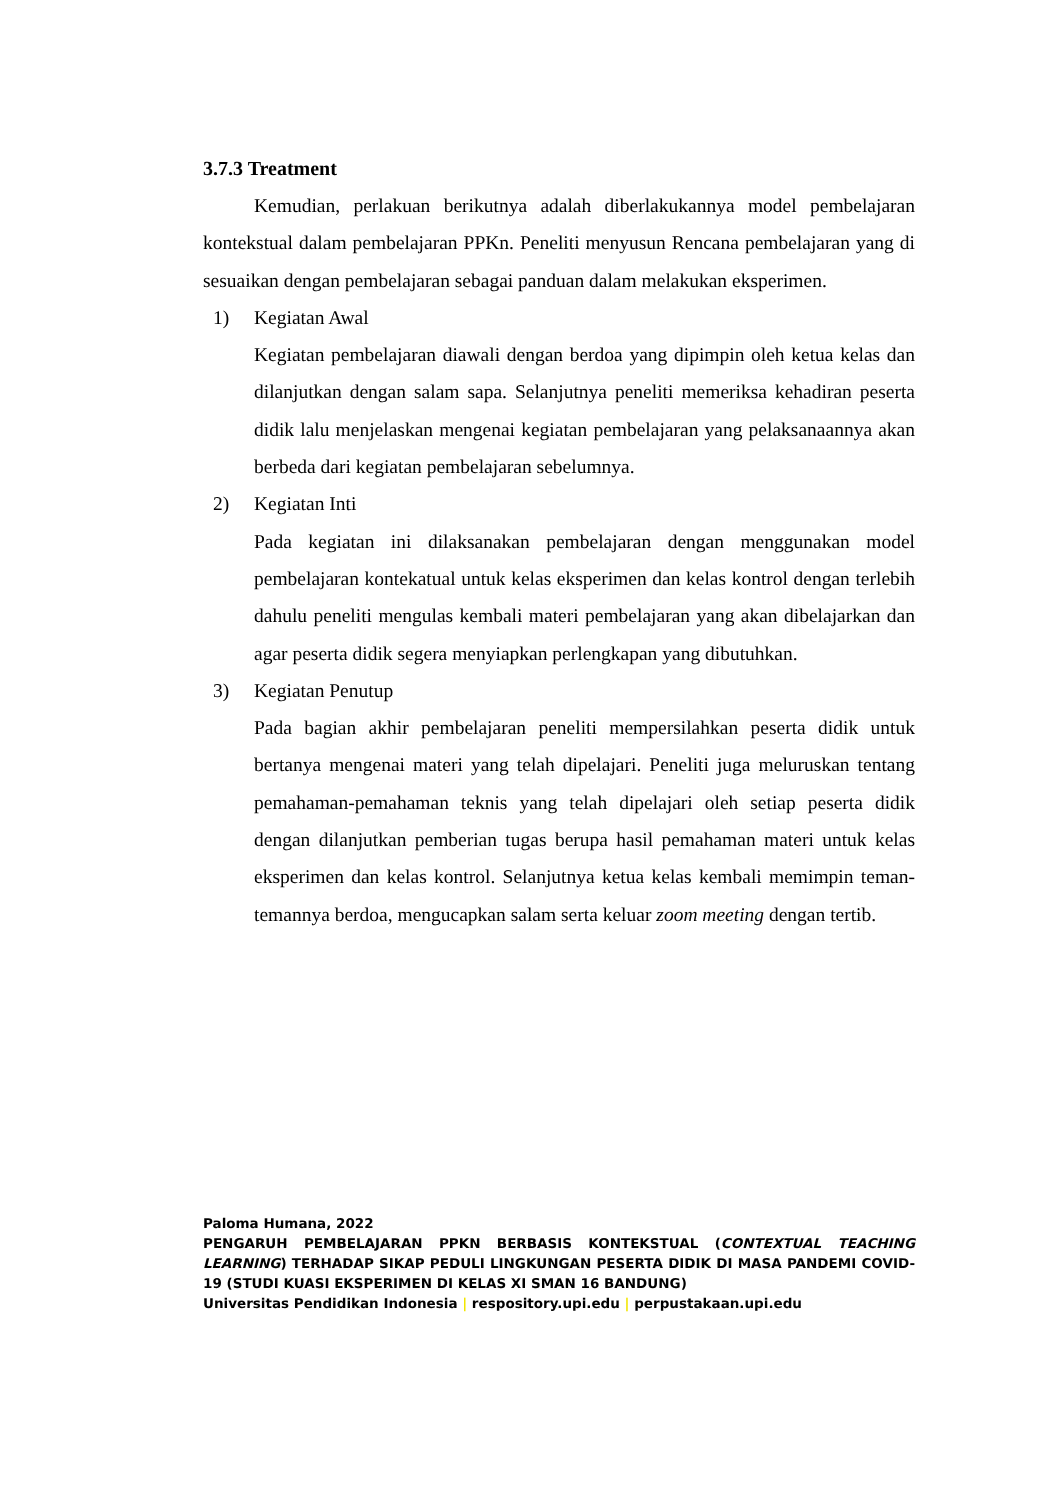3.7.3 Treatment
Kemudian, perlakuan berikutnya adalah diberlakukannya model pembelajaran kontekstual dalam pembelajaran PPKn. Peneliti menyusun Rencana pembelajaran yang di sesuaikan dengan pembelajaran sebagai panduan dalam melakukan eksperimen.
1) Kegiatan Awal
Kegiatan pembelajaran diawali dengan berdoa yang dipimpin oleh ketua kelas dan dilanjutkan dengan salam sapa. Selanjutnya peneliti memeriksa kehadiran peserta didik lalu menjelaskan mengenai kegiatan pembelajaran yang pelaksanaannya akan berbeda dari kegiatan pembelajaran sebelumnya.
2) Kegiatan Inti
Pada kegiatan ini dilaksanakan pembelajaran dengan menggunakan model pembelajaran kontekatual untuk kelas eksperimen dan kelas kontrol dengan terlebih dahulu peneliti mengulas kembali materi pembelajaran yang akan dibelajarkan dan agar peserta didik segera menyiapkan perlengkapan yang dibutuhkan.
3) Kegiatan Penutup
Pada bagian akhir pembelajaran peneliti mempersilahkan peserta didik untuk bertanya mengenai materi yang telah dipelajari. Peneliti juga meluruskan tentang pemahaman-pemahaman teknis yang telah dipelajari oleh setiap peserta didik dengan dilanjutkan pemberian tugas berupa hasil pemahaman materi untuk kelas eksperimen dan kelas kontrol. Selanjutnya ketua kelas kembali memimpin teman-temannya berdoa, mengucapkan salam serta keluar zoom meeting dengan tertib.
Paloma Humana, 2022
PENGARUH PEMBELAJARAN PPKN BERBASIS KONTEKSTUAL (CONTEXTUAL TEACHING LEARNING) TERHADAP SIKAP PEDULI LINGKUNGAN PESERTA DIDIK DI MASA PANDEMI COVID-19 (STUDI KUASI EKSPERIMEN DI KELAS XI SMAN 16 BANDUNG)
Universitas Pendidikan Indonesia | respository.upi.edu | perpustakaan.upi.edu